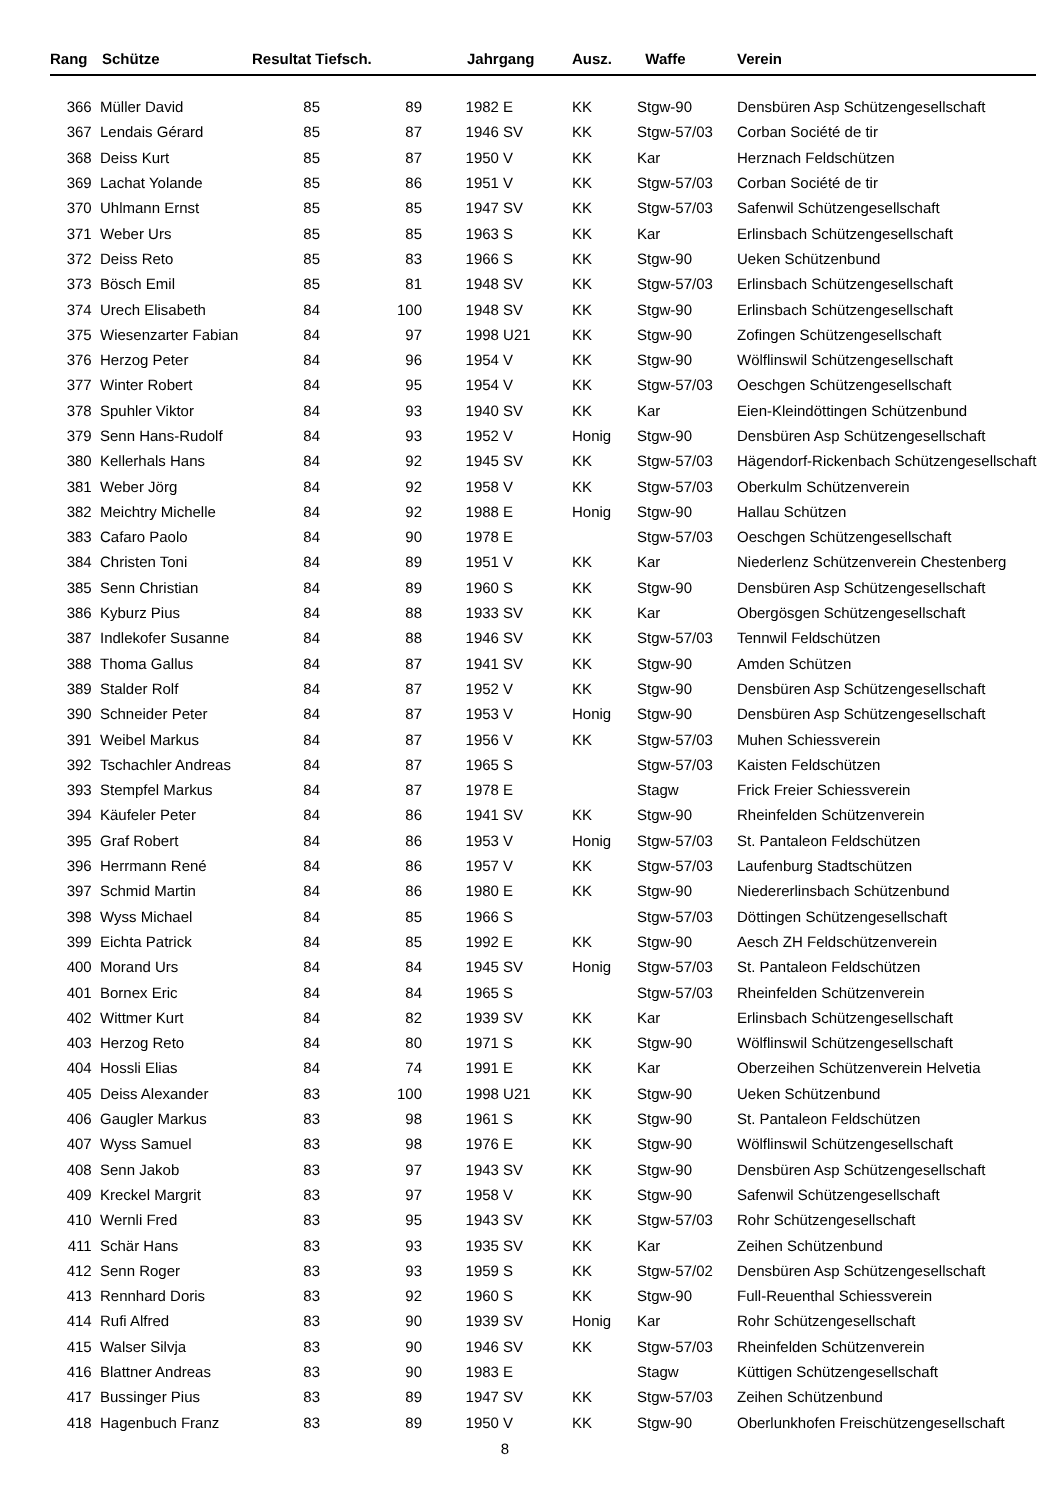| Rang | Schütze | Resultat Tiefsch. | | Jahrgang | | Ausz. | Waffe | Verein |
| --- | --- | --- | --- | --- | --- | --- | --- | --- |
| 366 | Müller David | 85 | 89 | 1982 | E | KK | Stgw-90 | Densbüren Asp Schützengesellschaft |
| 367 | Lendais Gérard | 85 | 87 | 1946 | SV | KK | Stgw-57/03 | Corban Société de tir |
| 368 | Deiss Kurt | 85 | 87 | 1950 | V | KK | Kar | Herznach Feldschützen |
| 369 | Lachat Yolande | 85 | 86 | 1951 | V | KK | Stgw-57/03 | Corban Société de tir |
| 370 | Uhlmann Ernst | 85 | 85 | 1947 | SV | KK | Stgw-57/03 | Safenwil Schützengesellschaft |
| 371 | Weber Urs | 85 | 85 | 1963 | S | KK | Kar | Erlinsbach Schützengesellschaft |
| 372 | Deiss Reto | 85 | 83 | 1966 | S | KK | Stgw-90 | Ueken Schützenbund |
| 373 | Bösch Emil | 85 | 81 | 1948 | SV | KK | Stgw-57/03 | Erlinsbach Schützengesellschaft |
| 374 | Urech Elisabeth | 84 | 100 | 1948 | SV | KK | Stgw-90 | Erlinsbach Schützengesellschaft |
| 375 | Wiesenzarter Fabian | 84 | 97 | 1998 | U21 | KK | Stgw-90 | Zofingen Schützengesellschaft |
| 376 | Herzog Peter | 84 | 96 | 1954 | V | KK | Stgw-90 | Wölflinswil Schützengesellschaft |
| 377 | Winter Robert | 84 | 95 | 1954 | V | KK | Stgw-57/03 | Oeschgen Schützengesellschaft |
| 378 | Spuhler Viktor | 84 | 93 | 1940 | SV | KK | Kar | Eien-Kleindöttingen Schützenbund |
| 379 | Senn Hans-Rudolf | 84 | 93 | 1952 | V | Honig | Stgw-90 | Densbüren Asp Schützengesellschaft |
| 380 | Kellerhals Hans | 84 | 92 | 1945 | SV | KK | Stgw-57/03 | Hägendorf-Rickenbach Schützengesellschaft |
| 381 | Weber Jörg | 84 | 92 | 1958 | V | KK | Stgw-57/03 | Oberkulm Schützenverein |
| 382 | Meichtry Michelle | 84 | 92 | 1988 | E | Honig | Stgw-90 | Hallau Schützen |
| 383 | Cafaro Paolo | 84 | 90 | 1978 | E | | Stgw-57/03 | Oeschgen Schützengesellschaft |
| 384 | Christen Toni | 84 | 89 | 1951 | V | KK | Kar | Niederlenz Schützenverein Chestenberg |
| 385 | Senn Christian | 84 | 89 | 1960 | S | KK | Stgw-90 | Densbüren Asp Schützengesellschaft |
| 386 | Kyburz Pius | 84 | 88 | 1933 | SV | KK | Kar | Obergösgen Schützengesellschaft |
| 387 | Indlekofer Susanne | 84 | 88 | 1946 | SV | KK | Stgw-57/03 | Tennwil Feldschützen |
| 388 | Thoma Gallus | 84 | 87 | 1941 | SV | KK | Stgw-90 | Amden Schützen |
| 389 | Stalder Rolf | 84 | 87 | 1952 | V | KK | Stgw-90 | Densbüren Asp Schützengesellschaft |
| 390 | Schneider Peter | 84 | 87 | 1953 | V | Honig | Stgw-90 | Densbüren Asp Schützengesellschaft |
| 391 | Weibel Markus | 84 | 87 | 1956 | V | KK | Stgw-57/03 | Muhen Schiessverein |
| 392 | Tschachler Andreas | 84 | 87 | 1965 | S | | Stgw-57/03 | Kaisten Feldschützen |
| 393 | Stempfel Markus | 84 | 87 | 1978 | E | | Stagw | Frick Freier Schiessverein |
| 394 | Käufeler Peter | 84 | 86 | 1941 | SV | KK | Stgw-90 | Rheinfelden Schützenverein |
| 395 | Graf Robert | 84 | 86 | 1953 | V | Honig | Stgw-57/03 | St. Pantaleon Feldschützen |
| 396 | Herrmann René | 84 | 86 | 1957 | V | KK | Stgw-57/03 | Laufenburg Stadtschützen |
| 397 | Schmid Martin | 84 | 86 | 1980 | E | KK | Stgw-90 | Niedererlinsbach Schützenbund |
| 398 | Wyss Michael | 84 | 85 | 1966 | S | | Stgw-57/03 | Döttingen Schützengesellschaft |
| 399 | Eichta Patrick | 84 | 85 | 1992 | E | KK | Stgw-90 | Aesch ZH Feldschützenverein |
| 400 | Morand Urs | 84 | 84 | 1945 | SV | Honig | Stgw-57/03 | St. Pantaleon Feldschützen |
| 401 | Bornex Eric | 84 | 84 | 1965 | S | | Stgw-57/03 | Rheinfelden Schützenverein |
| 402 | Wittmer Kurt | 84 | 82 | 1939 | SV | KK | Kar | Erlinsbach Schützengesellschaft |
| 403 | Herzog Reto | 84 | 80 | 1971 | S | KK | Stgw-90 | Wölflinswil Schützengesellschaft |
| 404 | Hossli Elias | 84 | 74 | 1991 | E | KK | Kar | Oberzeihen Schützenverein Helvetia |
| 405 | Deiss Alexander | 83 | 100 | 1998 | U21 | KK | Stgw-90 | Ueken Schützenbund |
| 406 | Gaugler Markus | 83 | 98 | 1961 | S | KK | Stgw-90 | St. Pantaleon Feldschützen |
| 407 | Wyss Samuel | 83 | 98 | 1976 | E | KK | Stgw-90 | Wölflinswil Schützengesellschaft |
| 408 | Senn Jakob | 83 | 97 | 1943 | SV | KK | Stgw-90 | Densbüren Asp Schützengesellschaft |
| 409 | Kreckel Margrit | 83 | 97 | 1958 | V | KK | Stgw-90 | Safenwil Schützengesellschaft |
| 410 | Wernli Fred | 83 | 95 | 1943 | SV | KK | Stgw-57/03 | Rohr Schützengesellschaft |
| 411 | Schär Hans | 83 | 93 | 1935 | SV | KK | Kar | Zeihen Schützenbund |
| 412 | Senn Roger | 83 | 93 | 1959 | S | KK | Stgw-57/02 | Densbüren Asp Schützengesellschaft |
| 413 | Rennhard Doris | 83 | 92 | 1960 | S | KK | Stgw-90 | Full-Reuenthal Schiessverein |
| 414 | Rufi Alfred | 83 | 90 | 1939 | SV | Honig | Kar | Rohr Schützengesellschaft |
| 415 | Walser Silvja | 83 | 90 | 1946 | SV | KK | Stgw-57/03 | Rheinfelden Schützenverein |
| 416 | Blattner Andreas | 83 | 90 | 1983 | E | | Stagw | Küttigen Schützengesellschaft |
| 417 | Bussinger Pius | 83 | 89 | 1947 | SV | KK | Stgw-57/03 | Zeihen Schützenbund |
| 418 | Hagenbuch Franz | 83 | 89 | 1950 | V | KK | Stgw-90 | Oberlunkhofen Freischützengesellschaft |
8